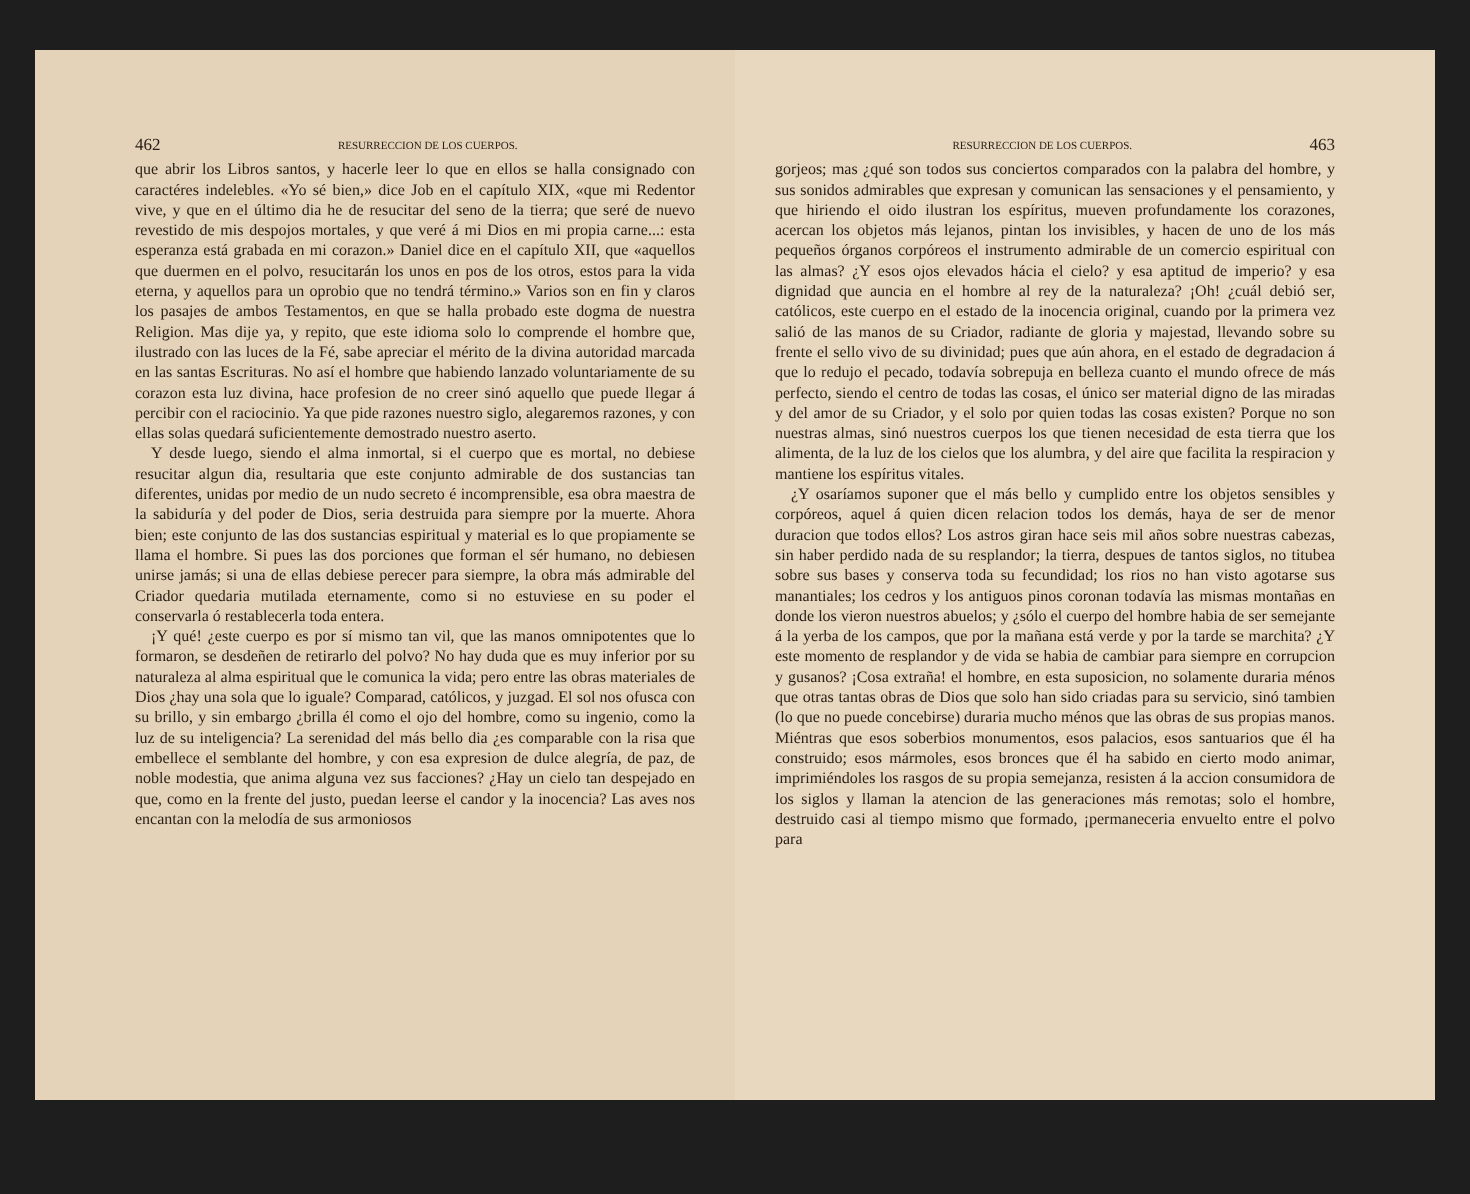462 RESURRECCION DE LOS CUERPOS.
que abrir los Libros santos, y hacerle leer lo que en ellos se halla consignado con caractéres indelebles. «Yo sé bien,» dice Job en el capítulo XIX, «que mi Redentor vive, y que en el último dia he de resucitar del seno de la tierra; que seré de nuevo revestido de mis despojos mortales, y que veré á mi Dios en mi propia carne...: esta esperanza está grabada en mi corazon.» Daniel dice en el capítulo XII, que «aquellos que duermen en el polvo, resucitarán los unos en pos de los otros, estos para la vida eterna, y aquellos para un oprobio que no tendrá término.» Varios son en fin y claros los pasajes de ambos Testamentos, en que se halla probado este dogma de nuestra Religion. Mas dije ya, y repito, que este idioma solo lo comprende el hombre que, ilustrado con las luces de la Fé, sabe apreciar el mérito de la divina autoridad marcada en las santas Escrituras. No así el hombre que habiendo lanzado voluntariamente de su corazon esta luz divina, hace profesion de no creer sinó aquello que puede llegar á percibir con el raciocinio. Ya que pide razones nuestro siglo, alegaremos razones, y con ellas solas quedará suficientemente demostrado nuestro aserto.
Y desde luego, siendo el alma inmortal, si el cuerpo que es mortal, no debiese resucitar algun dia, resultaria que este conjunto admirable de dos sustancias tan diferentes, unidas por medio de un nudo secreto é incomprensible, esa obra maestra de la sabiduría y del poder de Dios, seria destruida para siempre por la muerte. Ahora bien; este conjunto de las dos sustancias espiritual y material es lo que propiamente se llama el hombre. Si pues las dos porciones que forman el sér humano, no debiesen unirse jamás; si una de ellas debiese perecer para siempre, la obra más admirable del Criador quedaria mutilada eternamente, como si no estuviese en su poder el conservarla ó restablecerla toda entera.
¡Y qué! ¿este cuerpo es por sí mismo tan vil, que las manos omnipotentes que lo formaron, se desdeñen de retirarlo del polvo? No hay duda que es muy inferior por su naturaleza al alma espiritual que le comunica la vida; pero entre las obras materiales de Dios ¿hay una sola que lo iguale? Comparad, católicos, y juzgad. El sol nos ofusca con su brillo, y sin embargo ¿brilla él como el ojo del hombre, como su ingenio, como la luz de su inteligencia? La serenidad del más bello dia ¿es comparable con la risa que embellece el semblante del hombre, y con esa expresion de dulce alegría, de paz, de noble modestia, que anima alguna vez sus facciones? ¿Hay un cielo tan despejado en que, como en la frente del justo, puedan leerse el candor y la inocencia? Las aves nos encantan con la melodía de sus armoniosos
RESURRECCION DE LOS CUERPOS. 463
gorjeos; mas ¿qué son todos sus conciertos comparados con la palabra del hombre, y sus sonidos admirables que expresan y comunican las sensaciones y el pensamiento, y que hiriendo el oido ilustran los espíritus, mueven profundamente los corazones, acercan los objetos más lejanos, pintan los invisibles, y hacen de uno de los más pequeños órganos corpóreos el instrumento admirable de un comercio espiritual con las almas? ¿Y esos ojos elevados hácia el cielo? y esa aptitud de imperio? y esa dignidad que auncia en el hombre al rey de la naturaleza? ¡Oh! ¿cuál debió ser, católicos, este cuerpo en el estado de la inocencia original, cuando por la primera vez salió de las manos de su Criador, radiante de gloria y majestad, llevando sobre su frente el sello vivo de su divinidad; pues que aún ahora, en el estado de degradacion á que lo redujo el pecado, todavía sobrepuja en belleza cuanto el mundo ofrece de más perfecto, siendo el centro de todas las cosas, el único ser material digno de las miradas y del amor de su Criador, y el solo por quien todas las cosas existen? Porque no son nuestras almas, sinó nuestros cuerpos los que tienen necesidad de esta tierra que los alimenta, de la luz de los cielos que los alumbra, y del aire que facilita la respiracion y mantiene los espíritus vitales.
¿Y osaríamos suponer que el más bello y cumplido entre los objetos sensibles y corpóreos, aquel á quien dicen relacion todos los demás, haya de ser de menor duracion que todos ellos? Los astros giran hace seis mil años sobre nuestras cabezas, sin haber perdido nada de su resplandor; la tierra, despues de tantos siglos, no titubea sobre sus bases y conserva toda su fecundidad; los rios no han visto agotarse sus manantiales; los cedros y los antiguos pinos coronan todavía las mismas montañas en donde los vieron nuestros abuelos; y ¿sólo el cuerpo del hombre habia de ser semejante á la yerba de los campos, que por la mañana está verde y por la tarde se marchita? ¿Y este momento de resplandor y de vida se habia de cambiar para siempre en corrupcion y gusanos? ¡Cosa extraña! el hombre, en esta suposicion, no solamente duraria ménos que otras tantas obras de Dios que solo han sido criadas para su servicio, sinó tambien (lo que no puede concebirse) duraria mucho ménos que las obras de sus propias manos. Miéntras que esos soberbios monumentos, esos palacios, esos santuarios que él ha construido; esos mármoles, esos bronces que él ha sabido en cierto modo animar, imprimiéndoles los rasgos de su propia semejanza, resisten á la accion consumidora de los siglos y llaman la atencion de las generaciones más remotas; solo el hombre, destruido casi al tiempo mismo que formado, ¡permaneceria envuelto entre el polvo para